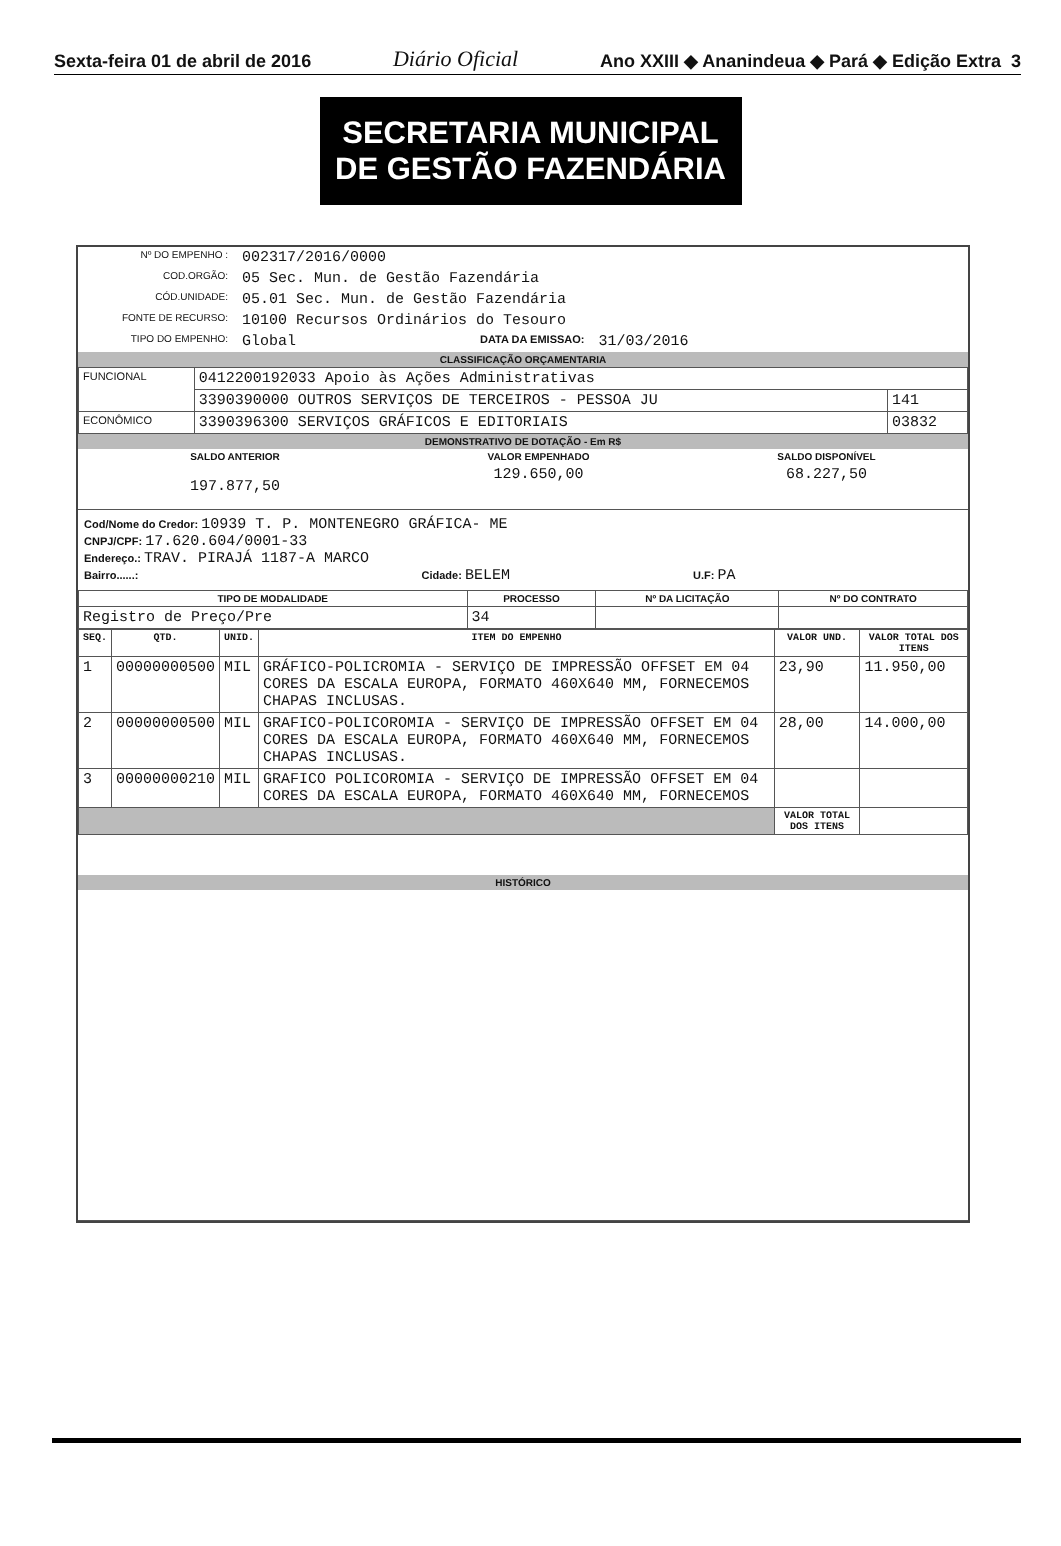Sexta-feira 01 de abril de 2016 Diário Oficial Ano XXIII ◆ Ananindeua ◆ Pará ◆ Edição Extra 3
SECRETARIA MUNICIPAL
DE GESTÃO FAZENDÁRIA
Nº DO EMPENHO : 002317/2016/0000
COD.ORGÃO: 05 Sec. Mun. de Gestão Fazendária
CÓD.UNIDADE: 05.01 Sec. Mun. de Gestão Fazendária
FONTE DE RECURSO: 10100 Recursos Ordinários do Tesouro
TIPO DO EMPENHO: Global DATA DA EMISSAO: 31/03/2016
CLASSIFICAÇÃO ORÇAMENTARIA
| FUNCIONAL | 0412200192033 Apoio às Ações Administrativas | |
| | 3390390000 OUTROS SERVIÇOS DE TERCEIROS - PESSOA JU | 141 |
| ECONÔMICO | 3390396300 SERVIÇOS GRÁFICOS E EDITORIAIS | 03832 |
DEMONSTRATIVO DE DOTAÇÃO - Em R$
| SALDO ANTERIOR | VALOR EMPENHADO | SALDO DISPONÍVEL |
| --- | --- | --- |
| 197.877,50 | 129.650,00 | 68.227,50 |
Cod/Nome do Credor: 10939 T. P. MONTENEGRO GRÁFICA- ME
CNPJ/CPF: 17.620.604/0001-33
Endereço.: TRAV. PIRAJÁ 1187-A MARCO
Bairro......: Cidade: BELEM U.F: PA
| TIPO DE MODALIDADE | PROCESSO | Nº DA LICITAÇÃO | Nº DO CONTRATO |
| --- | --- | --- | --- |
| Registro de Preço/Pre | 34 | | |
| SEQ. | QTD. | UNID. | ITEM DO EMPENHO | VALOR UND. | VALOR TOTAL DOS ITENS |
| --- | --- | --- | --- | --- | --- |
| 1 | 00000000500 | MIL | GRÁFICO-POLICROMIA - SERVIÇO DE IMPRESSÃO OFFSET EM 04 CORES DA ESCALA EUROPA, FORMATO 460X640 MM, FORNECEMOS CHAPAS INCLUSAS. | 23,90 | 11.950,00 |
| 2 | 00000000500 | MIL | GRAFICO-POLICOROMIA - SERVIÇO DE IMPRESSÃO OFFSET EM 04 CORES DA ESCALA EUROPA, FORMATO 460X640 MM, FORNECEMOS CHAPAS INCLUSAS. | 28,00 | 14.000,00 |
| 3 | 00000000210 | MIL | GRAFICO POLICOROMIA - SERVIÇO DE IMPRESSÃO OFFSET EM 04 CORES DA ESCALA EUROPA, FORMATO 460X640 MM, FORNECEMOS | | |
| | | | | VALOR TOTAL DOS ITENS | |
HISTÓRICO